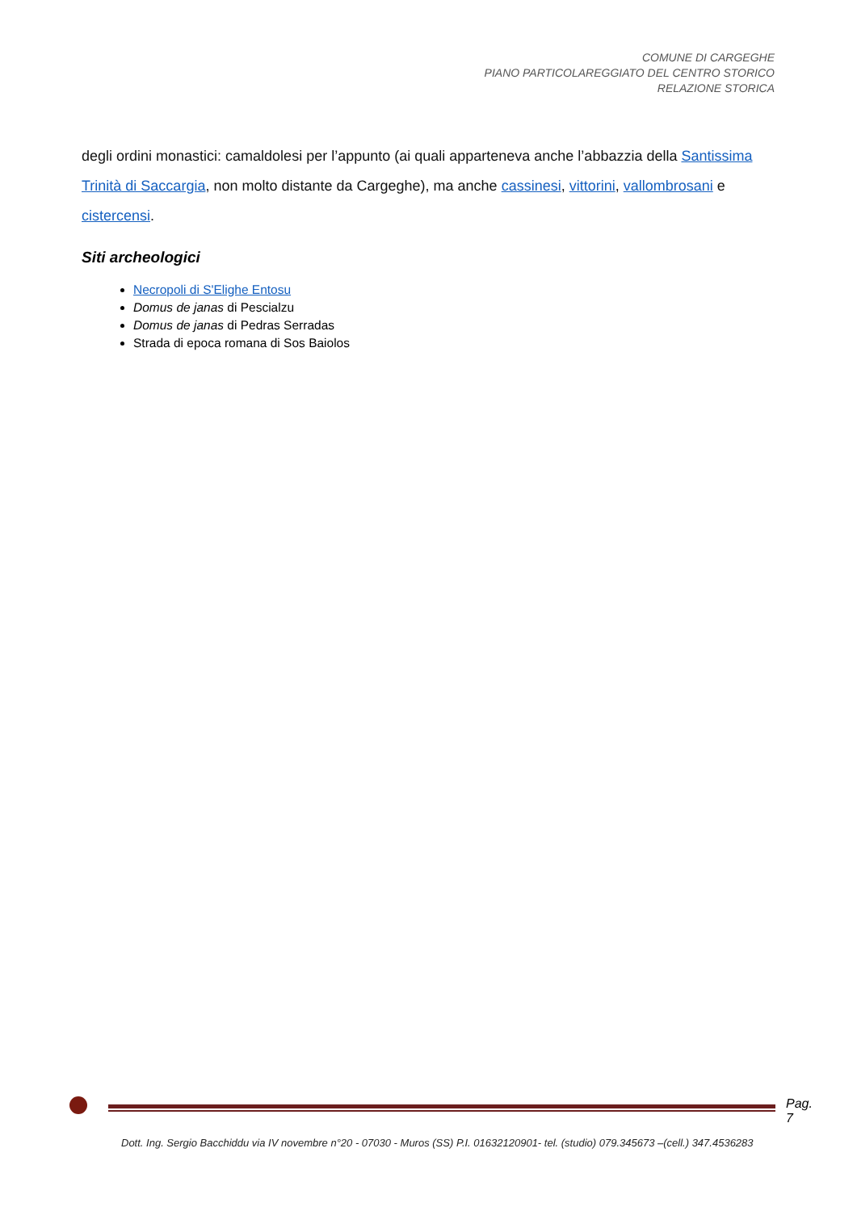COMUNE DI CARGEGHE
PIANO PARTICOLAREGGIATO DEL CENTRO STORICO
RELAZIONE STORICA
degli ordini monastici: camaldolesi per l’appunto (ai quali apparteneva anche l’abbazzia della Santissima Trinità di Saccargia, non molto distante da Cargeghe), ma anche cassinesi, vittorini, vallombrosani e cistercensi.
Siti archeologici
Necropoli di S'Elighe Entosu
Domus de janas di Pescialzu
Domus de janas di Pedras Serradas
Strada di epoca romana di Sos Baiolos
Pag. 7
Dott. Ing. Sergio Bacchiddu via IV novembre n°20 - 07030 - Muros (SS) P.I. 01632120901- tel. (studio) 079.345673 –(cell.) 347.4536283